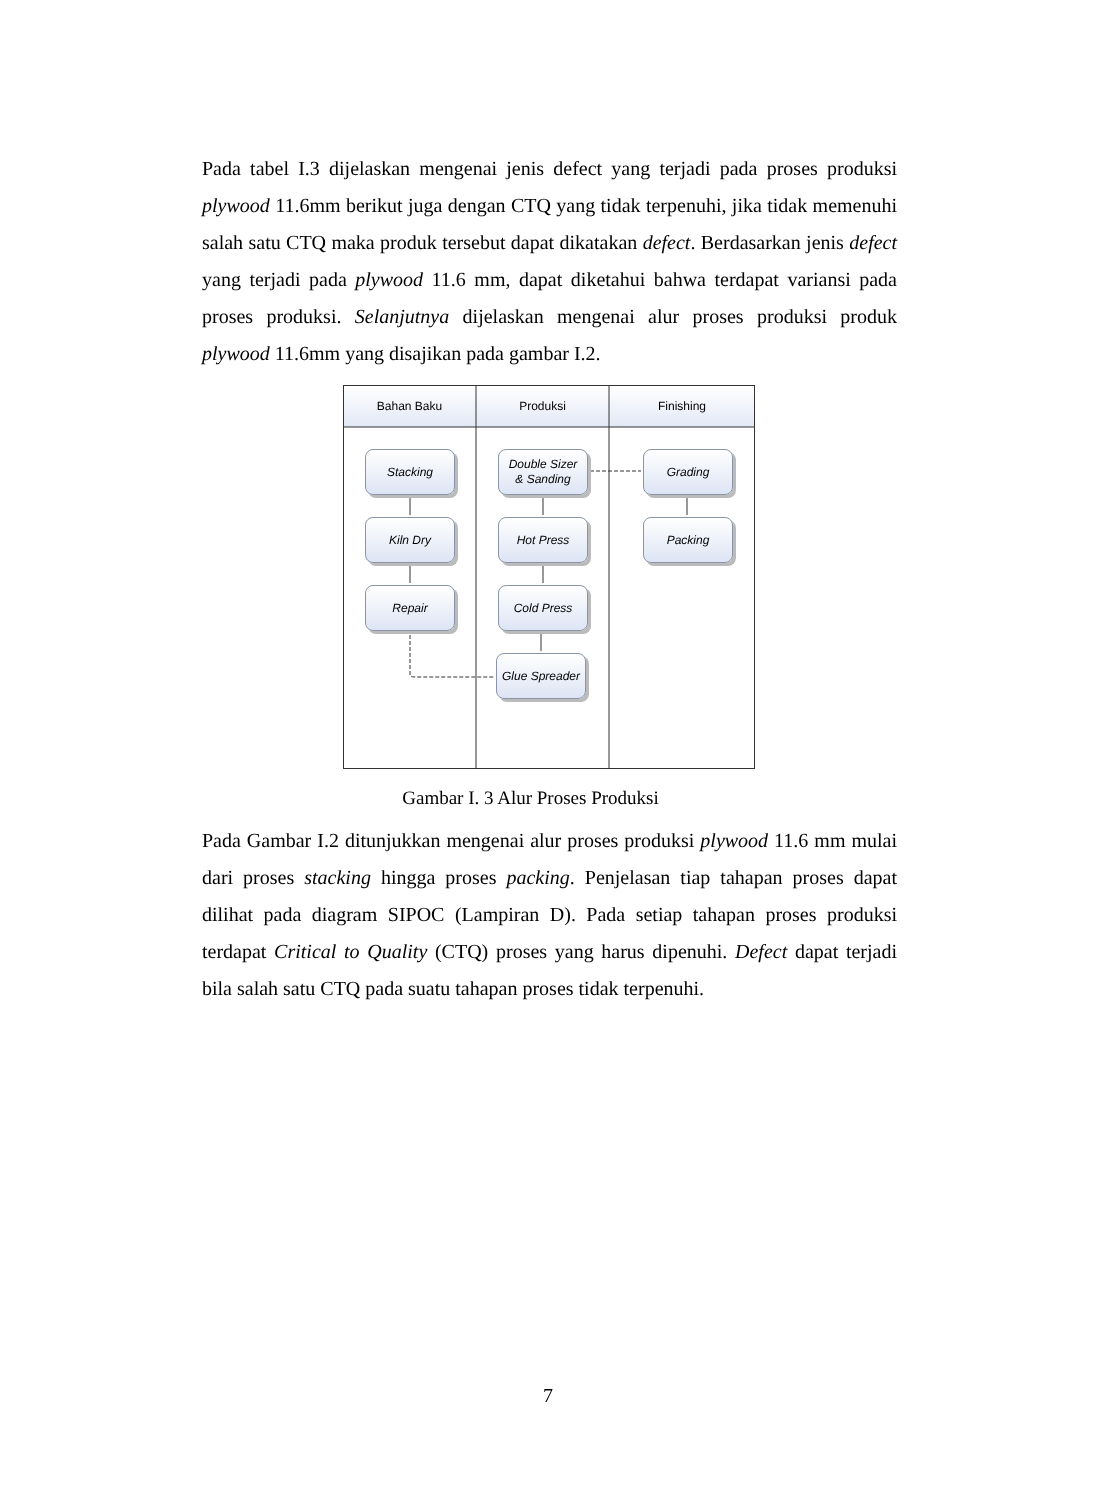Pada tabel I.3 dijelaskan mengenai jenis defect yang terjadi pada proses produksi plywood 11.6mm berikut juga dengan CTQ yang tidak terpenuhi, jika tidak memenuhi salah satu CTQ maka produk tersebut dapat dikatakan defect. Berdasarkan jenis defect yang terjadi pada plywood 11.6 mm, dapat diketahui bahwa terdapat variansi pada proses produksi. Selanjutnya dijelaskan mengenai alur proses produksi produk plywood 11.6mm yang disajikan pada gambar I.2.
Bahan Baku Produksi Finishing
Stacking
Kiln Dry
Repair
Double Sizer
& Sanding
Hot Press
Cold Press
Glue Spreader
Grading
Packing
Gambar I. 3 Alur Proses Produksi
Pada Gambar I.2 ditunjukkan mengenai alur proses produksi plywood 11.6 mm mulai dari proses stacking hingga proses packing. Penjelasan tiap tahapan proses dapat dilihat pada diagram SIPOC (Lampiran D). Pada setiap tahapan proses produksi terdapat Critical to Quality (CTQ) proses yang harus dipenuhi. Defect dapat terjadi bila salah satu CTQ pada suatu tahapan proses tidak terpenuhi.
7